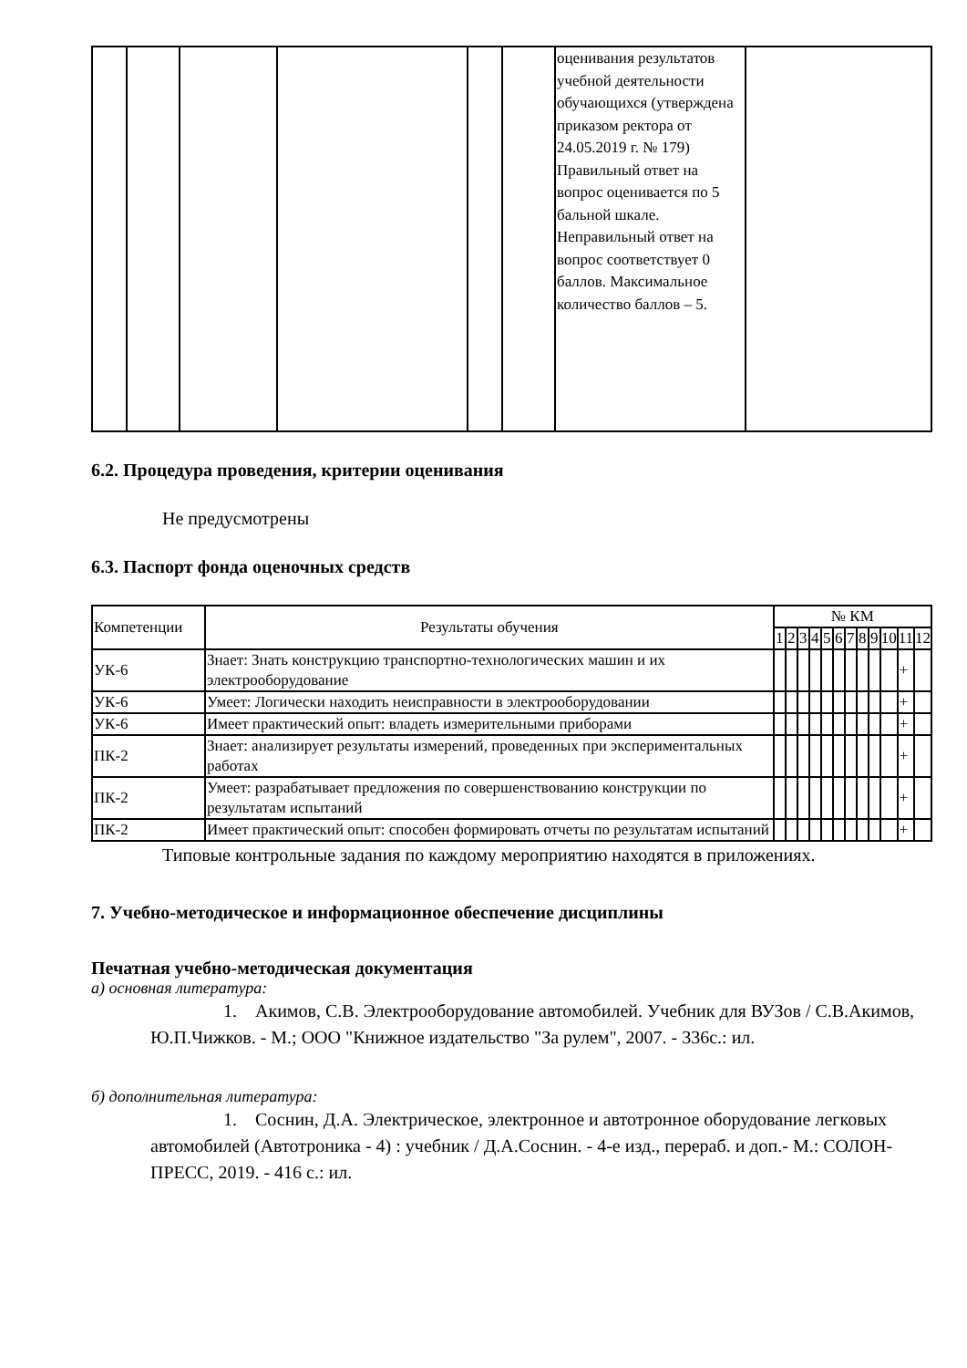| | | | | | | оценивания результатов учебной деятельности обучающихся (утверждена приказом ректора от 24.05.2019 г. № 179) Правильный ответ на вопрос оценивается по 5 бальной шкале. Неправильный ответ на вопрос соответствует 0 баллов. Максимальное количество баллов – 5. | |
6.2. Процедура проведения, критерии оценивания
Не предусмотрены
6.3. Паспорт фонда оценочных средств
| Компетенции | Результаты обучения | № КМ | | | | | | | | | | | |
| --- | --- | --- | --- | --- | --- | --- | --- | --- | --- | --- | --- | --- | --- |
| | | 1 | 2 | 3 | 4 | 5 | 6 | 7 | 8 | 9 | 10 | 11 | 12 |
| УК-6 | Знает: Знать конструкцию транспортно-технологических машин и их электрооборудование | | | | | | | | | | | + | |
| УК-6 | Умеет: Логически находить неисправности в электрооборудовании | | | | | | | | | | | + | |
| УК-6 | Имеет практический опыт: владеть измерительными приборами | | | | | | | | | | | + | |
| ПК-2 | Знает: анализирует результаты измерений, проведенных при экспериментальных работах | | | | | | | | | | | + | |
| ПК-2 | Умеет: разрабатывает предложения по совершенствованию конструкции по результатам испытаний | | | | | | | | | | | + | |
| ПК-2 | Имеет практический опыт: способен формировать отчеты по результатам испытаний | | | | | | | | | | | + | |
Типовые контрольные задания по каждому мероприятию находятся в приложениях.
7. Учебно-методическое и информационное обеспечение дисциплины
Печатная учебно-методическая документация
а) основная литература:
1. Акимов, С.В. Электрооборудование автомобилей. Учебник для ВУЗов / С.В.Акимов, Ю.П.Чижков. - М.; ООО "Книжное издательство "За рулем", 2007. - 336с.: ил.
б) дополнительная литература:
1. Соснин, Д.А. Электрическое, электронное и автотронное оборудование легковых автомобилей (Автотроника - 4) : учебник / Д.А.Соснин. - 4-е изд., перераб. и доп.- М.: СОЛОН-ПРЕСС, 2019. - 416 с.: ил.